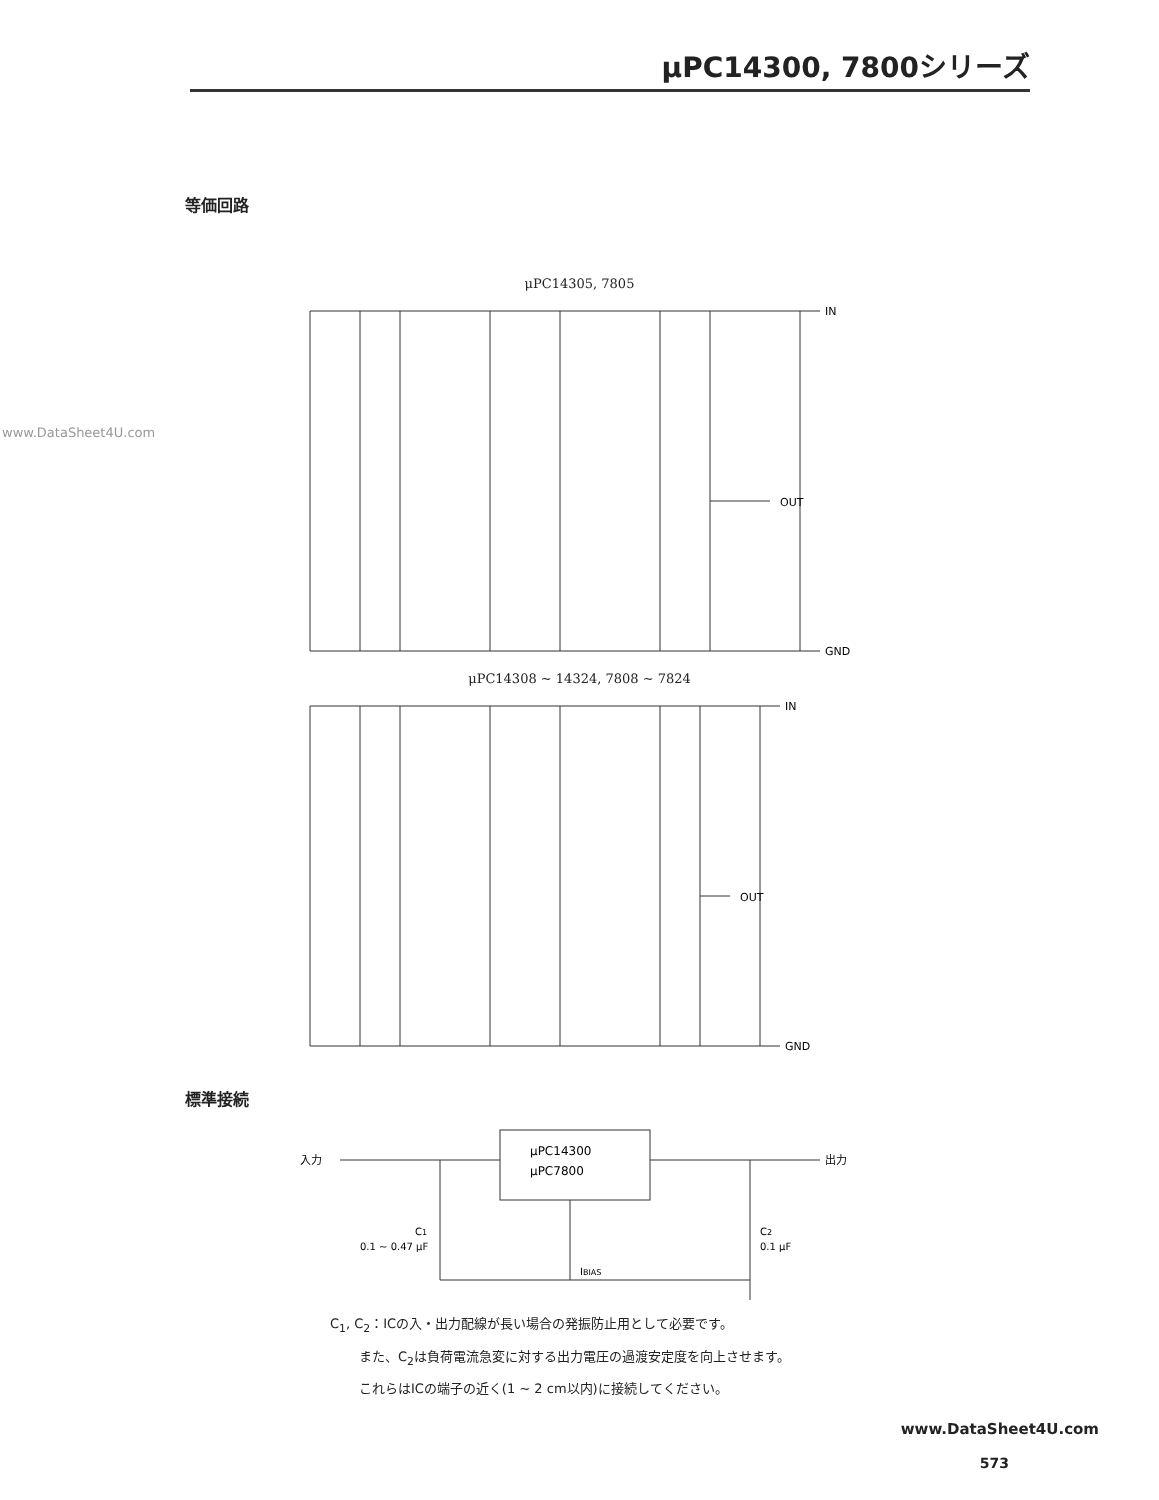μPC14300, 7800シリーズ
www.DataSheet4U.com
等価回路
μPC14305, 7805
IN
OUT
GND
μPC14308 ~ 14324, 7808 ~ 7824
IN
OUT
GND
標準接続
μPC14300
μPC7800
入力
出力
C1
0.1 ~ 0.47 μF
C2
0.1 μF
IBIAS
C<sub>1</sub>, C<sub>2</sub>：ICの入・出力配線が長い場合の発振防止用として必要です。
また、C<sub>2</sub>は負荷電流急変に対する出力電圧の過渡安定度を向上させます。
これらはICの端子の近く(1 ~ 2 cm以内)に接続してください。
www.DataSheet4U.com
573